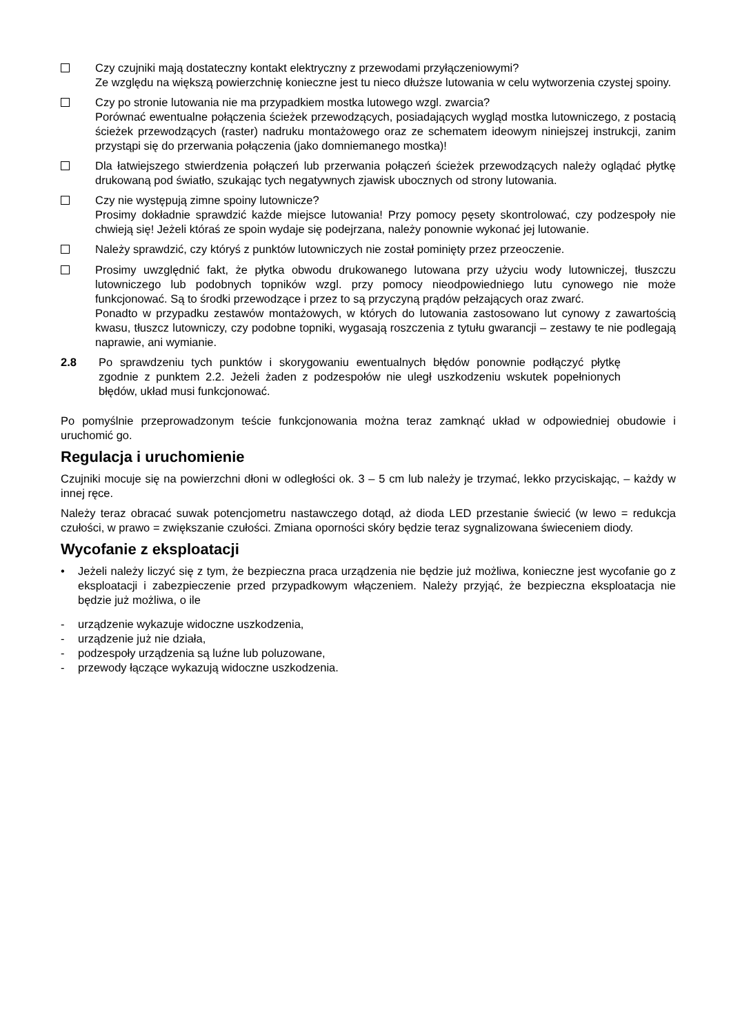Czy czujniki mają dostateczny kontakt elektryczny z przewodami przyłączeniowymi?
Ze względu na większą powierzchnię konieczne jest tu nieco dłuższe lutowania w celu wytworzenia czystej spoiny.
Czy po stronie lutowania nie ma przypadkiem mostka lutowego wzgl. zwarcia?
Porównać ewentualne połączenia ścieżek przewodzących, posiadających wygląd mostka lutowniczego, z postacią ścieżek przewodzących (raster) nadruku montażowego oraz ze schematem ideowym niniejszej instrukcji, zanim przystąpi się do przerwania połączenia (jako domniemanego mostka)!
Dla łatwiejszego stwierdzenia połączeń lub przerwania połączeń ścieżek przewodzących należy oglądać płytkę drukowaną pod światło, szukając tych negatywnych zjawisk ubocznych od strony lutowania.
Czy nie występują zimne spoiny lutownicze?
Prosimy dokładnie sprawdzić każde miejsce lutowania! Przy pomocy pęsety skontrolować, czy podzespoły nie chwieją się! Jeżeli któraś ze spoin wydaje się podejrzana, należy ponownie wykonać jej lutowanie.
Należy sprawdzić, czy któryś z punktów lutowniczych nie został pominięty przez przeoczenie.
Prosimy uwzględnić fakt, że płytka obwodu drukowanego lutowana przy użyciu wody lutowniczej, tłuszczu lutowniczego lub podobnych topników wzgl. przy pomocy nieodpowiedniego lutu cynowego nie może funkcjonować. Są to środki przewodzące i przez to są przyczyną prądów pełzających oraz zwarć.
Ponadto w przypadku zestawów montażowych, w których do lutowania zastosowano lut cynowy z zawartością kwasu, tłuszcz lutowniczy, czy podobne topniki, wygasają roszczenia z tytułu gwarancji – zestawy te nie podlegają naprawie, ani wymianie.
2.8 Po sprawdzeniu tych punktów i skorygowaniu ewentualnych błędów ponownie podłączyć płytkę zgodnie z punktem 2.2. Jeżeli żaden z podzespołów nie uległ uszkodzeniu wskutek popełnionych błędów, układ musi funkcjonować.
Po pomyślnie przeprowadzonym teście funkcjonowania można teraz zamknąć układ w odpowiedniej obudowie i uruchomić go.
Regulacja i uruchomienie
Czujniki mocuje się na powierzchni dłoni w odległości ok. 3 – 5 cm lub należy je trzymać, lekko przyciskając, – każdy w innej ręce.
Należy teraz obracać suwak potencjometru nastawczego dotąd, aż dioda LED przestanie świecić (w lewo = redukcja czułości, w prawo = zwiększanie czułości. Zmiana oporności skóry będzie teraz sygnalizowana świeceniem diody.
Wycofanie z eksploatacji
• Jeżeli należy liczyć się z tym, że bezpieczna praca urządzenia nie będzie już możliwa, konieczne jest wycofanie go z eksploatacji i zabezpieczenie przed przypadkowym włączeniem. Należy przyjąć, że bezpieczna eksploatacja nie będzie już możliwa, o ile
- urządzenie wykazuje widoczne uszkodzenia,
- urządzenie już nie działa,
- podzespoły urządzenia są luźne lub poluzowane,
- przewody łączące wykazują widoczne uszkodzenia.